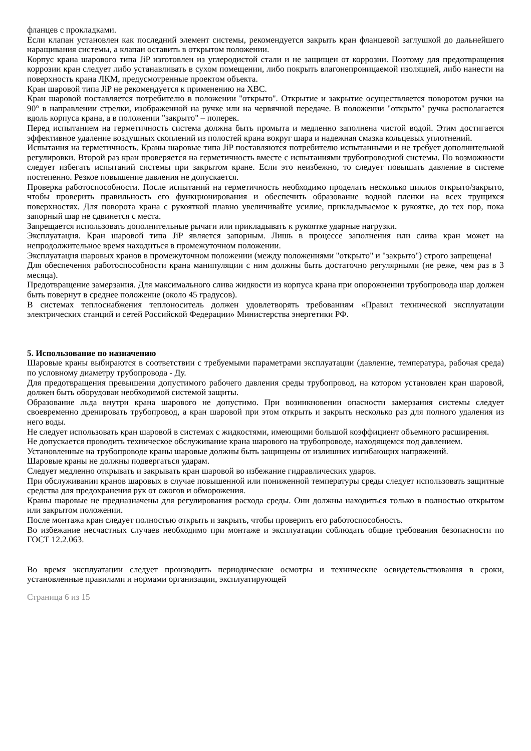фланцев с прокладками.
Если клапан установлен как последний элемент системы, рекомендуется закрыть кран фланцевой заглушкой до дальнейшего наращивания системы, а клапан оставить в открытом положении.
Корпус крана шарового типа JiP изготовлен из углеродистой стали и не защищен от коррозии. Поэтому для предотвращения коррозии кран следует либо устанавливать в сухом помещении, либо покрыть влагонепроницаемой изоляцией, либо нанести на поверхность крана ЛКМ, предусмотренные проектом объекта.
Кран шаровой типа JiP не рекомендуется к применению на ХВС.
Кран шаровой поставляется потребителю в положении ''открыто''. Открытие и закрытие осуществляется поворотом ручки на 90° в направлении стрелки, изображенной на ручке или на червячной передаче. В положении "открыто" ручка располагается вдоль корпуса крана, а в положении "закрыто" – поперек.
Перед испытанием на герметичность система должна быть промыта и медленно заполнена чистой водой. Этим достигается эффективное удаление воздушных скоплений из полостей крана вокруг шара и надежная смазка кольцевых уплотнений.
Испытания на герметичность. Краны шаровые типа JiP поставляются потребителю испытанными и не требует дополнительной регулировки. Второй раз кран проверяется на герметичность вместе с испытаниями трубопроводной системы. По возможности следует избегать испытаний системы при закрытом кране. Если это неизбежно, то следует повышать давление в системе постепенно. Резкое повышение давления не допускается.
Проверка работоспособности. После испытаний на герметичность необходимо проделать несколько циклов открыто/закрыто, чтобы проверить правильность его функционирования и обеспечить образование водной пленки на всех трущихся поверхностях. Для поворота крана с рукояткой плавно увеличивайте усилие, прикладываемое к рукоятке, до тех пор, пока запорный шар не сдвинется с места.
Запрещается использовать дополнительные рычаги или прикладывать к рукоятке ударные нагрузки.
Эксплуатация. Кран шаровой типа JiP является запорным. Лишь в процессе заполнения или слива кран может на непродолжительное время находиться в промежуточном положении.
Эксплуатация шаровых кранов в промежуточном положении (между положениями "открыто" и "закрыто") строго запрещена!
Для обеспечения работоспособности крана манипуляции с ним должны быть достаточно регулярными (не реже, чем раз в 3 месяца).
Предотвращение замерзания. Для максимального слива жидкости из корпуса крана при опорожнении трубопровода шар должен быть повернут в среднее положение (около 45 градусов).
В системах теплоснабжения теплоноситель должен удовлетворять требованиям «Правил технической эксплуатации электрических станций и сетей Российской Федерации» Министерства энергетики РФ.
5. Использование по назначению
Шаровые краны выбираются в соответствии с требуемыми параметрами эксплуатации (давление, температура, рабочая среда) по условному диаметру трубопровода - Ду.
Для предотвращения превышения допустимого рабочего давления среды трубопровод, на котором установлен кран шаровой, должен быть оборудован необходимой системой защиты.
Образование льда внутри крана шарового не допустимо. При возникновении опасности замерзания системы следует своевременно дренировать трубопровод, а кран шаровой при этом открыть и закрыть несколько раз для полного удаления из него воды.
Не следует использовать кран шаровой в системах с жидкостями, имеющими большой коэффициент объемного расширения.
Не допускается проводить техническое обслуживание крана шарового на трубопроводе, находящемся под давлением.
Установленные на трубопроводе краны шаровые должны быть защищены от излишних изгибающих напряжений.
Шаровые краны не должны подвергаться ударам.
Следует медленно открывать и закрывать кран шаровой во избежание гидравлических ударов.
При обслуживании кранов шаровых в случае повышенной или пониженной температуры среды следует использовать защитные средства для предохранения рук от ожогов и обморожения.
Краны шаровые не предназначены для регулирования расхода среды. Они должны находиться только в полностью открытом или закрытом положении.
После монтажа кран следует полностью открыть и закрыть, чтобы проверить его работоспособность.
Во избежание несчастных случаев необходимо при монтаже и эксплуатации соблюдать общие требования безопасности по ГОСТ 12.2.063.
Во время эксплуатации следует производить периодические осмотры и технические освидетельствования в сроки, установленные правилами и нормами организации, эксплуатирующей
Страница 6 из 15